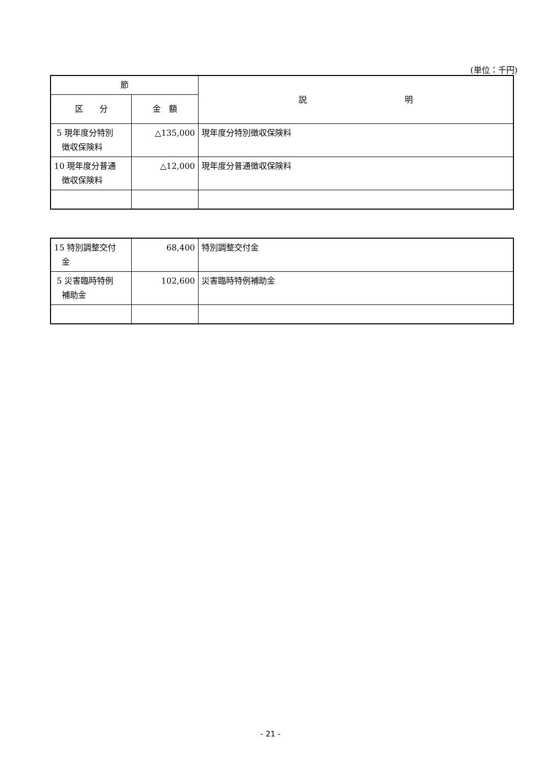(単位：千円)
| 節 | | 説 明 |
| --- | --- | --- |
| 区 分 | 金 額 | |
| 5 現年度分特別 徴収保険料 | △135,000 | 現年度分特別徴収保険料 |
| 10 現年度分普通 徴収保険料 | △12,000 | 現年度分普通徴収保険料 |
| 15 特別調整交付 金 | 68,400 | 特別調整交付金 |
| 5 災害臨時特例 補助金 | 102,600 | 災害臨時特例補助金 |
- 21 -